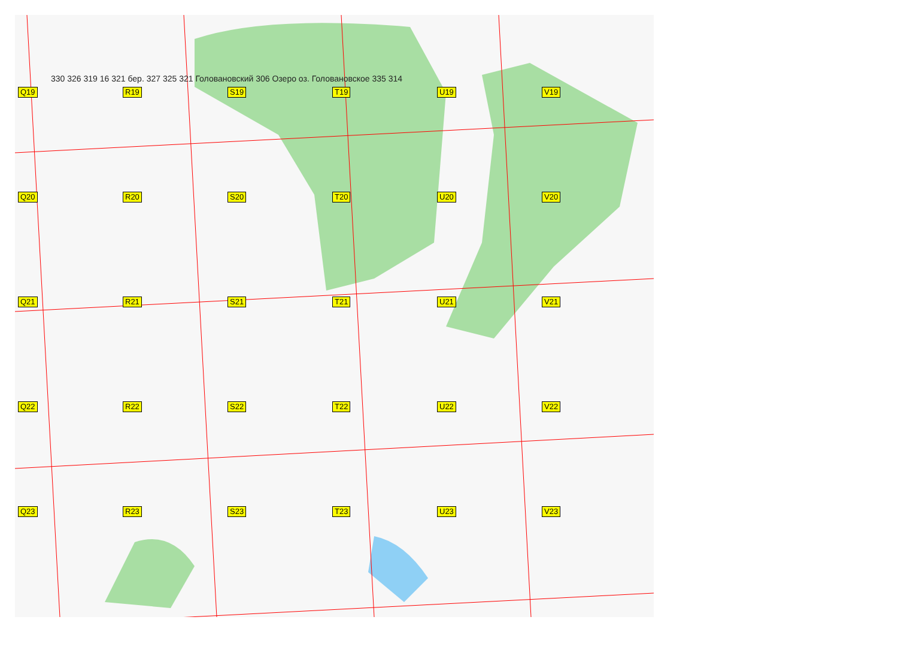Q19
R19
S19
T19
U19
V19
Q20
R20
S20
T20
U20
V20
Q21
R21
S21
T21
U21
V21
Q22
R22
S22
T22
U22
V22
Q23
R23
S23
T23
U23
V23
330 326 319 16 321 бер. 327 325 321 Головановский 306 Озеро оз. Головановское 335 314